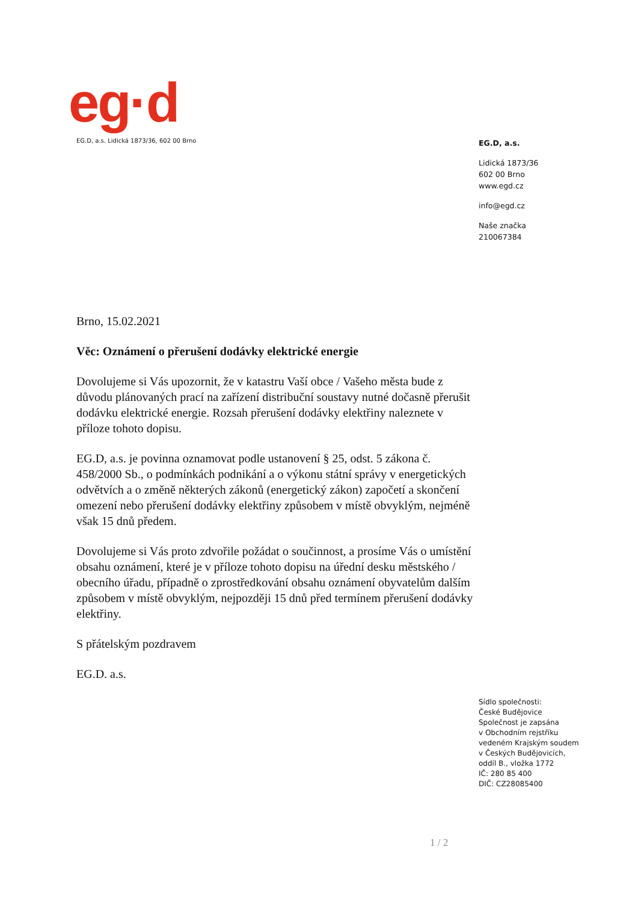eg·d
EG.D, a.s. Lidická 1873/36, 602 00 Brno
EG.D, a.s.
Lidická 1873/36
602 00 Brno
www.egd.cz
info@egd.cz
Naše značka
210067384
Brno, 15.02.2021
Věc: Oznámení o přerušení dodávky elektrické energie
Dovolujeme si Vás upozornit, že v katastru Vaší obce / Vašeho města bude z důvodu plánovaných prací na zařízení distribuční soustavy nutné dočasně přerušit dodávku elektrické energie. Rozsah přerušení dodávky elektřiny naleznete v příloze tohoto dopisu.
EG.D, a.s. je povinna oznamovat podle ustanovení § 25, odst. 5 zákona č. 458/2000 Sb., o podmínkách podnikání a o výkonu státní správy v energetických odvětvích a o změně některých zákonů (energetický zákon) započetí a skončení omezení nebo přerušení dodávky elektřiny způsobem v místě obvyklým, nejméně však 15 dnů předem.
Dovolujeme si Vás proto zdvořile požádat o součinnost, a prosíme Vás o umístění obsahu oznámení, které je v příloze tohoto dopisu na úřední desku městského / obecního úřadu, případně o zprostředkování obsahu oznámení obyvatelům dalším způsobem v místě obvyklým, nejpozději 15 dnů před termínem přerušení dodávky elektřiny.
S přátelským pozdravem
EG.D. a.s.
Sídlo společnosti:
České Budějovice
Společnost je zapsána
v Obchodním rejstříku
vedeném Krajským soudem
v Českých Budějovicích,
oddíl B., vložka 1772
IČ: 280 85 400
DIČ: CZ28085400
1 / 2